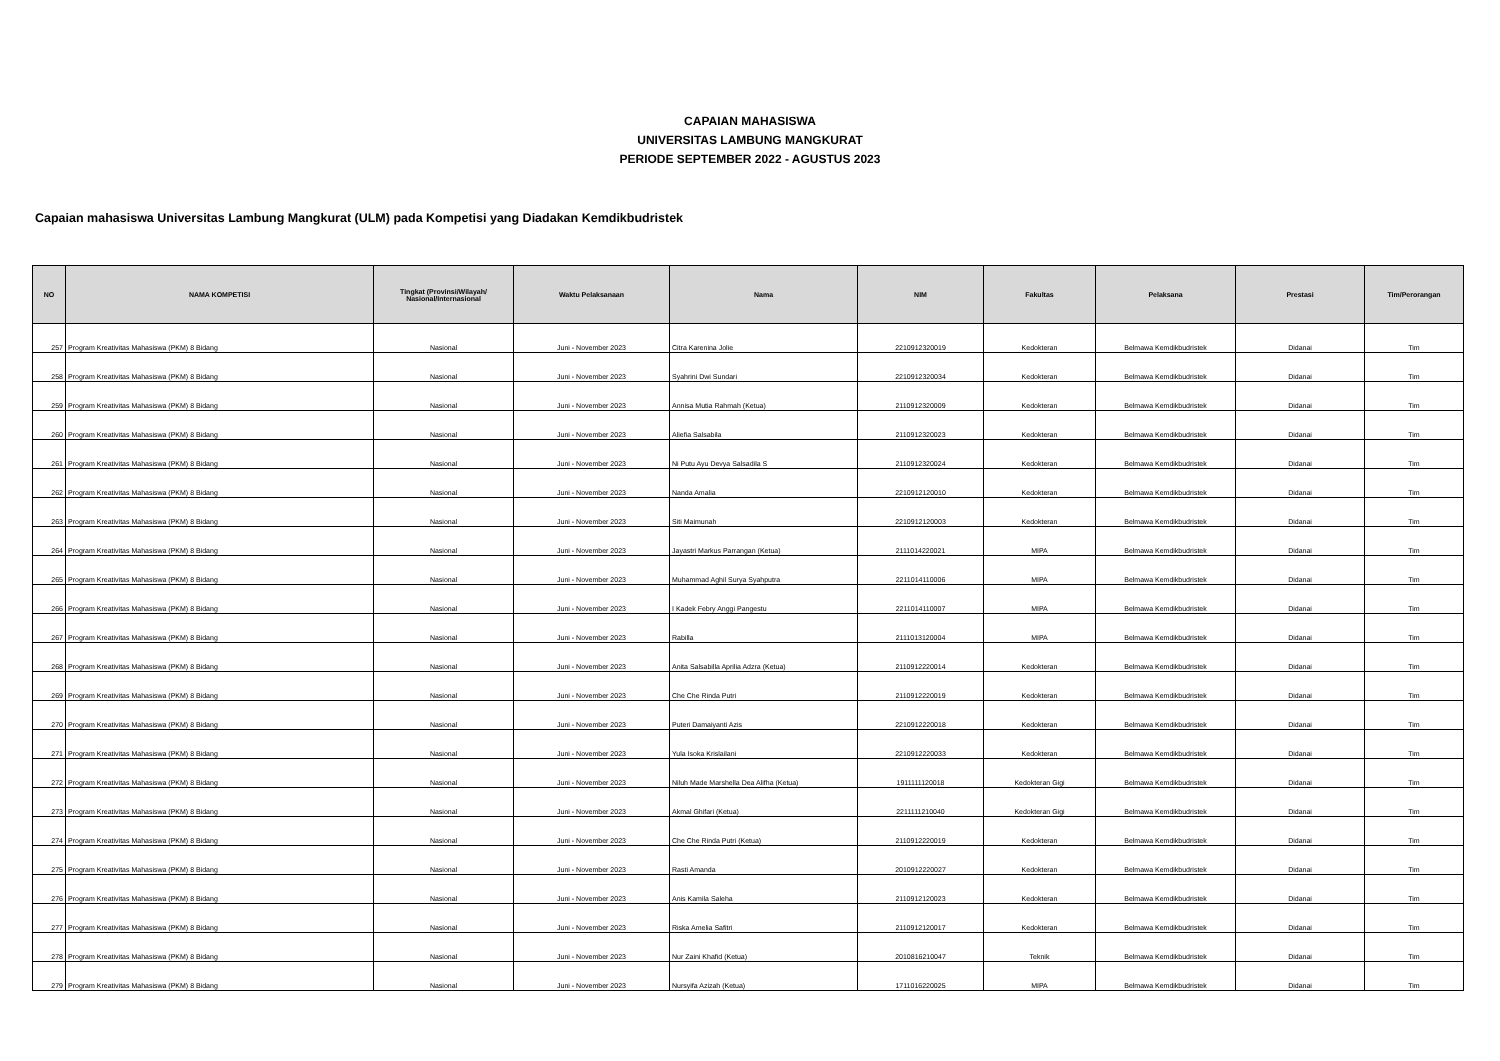CAPAIAN MAHASISWA
UNIVERSITAS LAMBUNG MANGKURAT
PERIODE SEPTEMBER 2022 - AGUSTUS 2023
Capaian mahasiswa Universitas Lambung Mangkurat (ULM) pada Kompetisi yang Diadakan Kemdikbudristek
| NO | NAMA KOMPETISI | Tingkat (Provinsi/Wilayah/ Nasional/Internasional | Waktu Pelaksanaan | Nama | NIM | Fakultas | Pelaksana | Prestasi | Tim/Perorangan |
| --- | --- | --- | --- | --- | --- | --- | --- | --- | --- |
| 257 | Program Kreativitas Mahasiswa (PKM) 8 Bidang | Nasional | Juni - November 2023 | Citra Karenina Jolie | 2210912320019 | Kedokteran | Belmawa Kemdikbudristek | Didanai | Tim |
| 258 | Program Kreativitas Mahasiswa (PKM) 8 Bidang | Nasional | Juni - November 2023 | Syahrini Dwi Sundari | 2210912320034 | Kedokteran | Belmawa Kemdikbudristek | Didanai | Tim |
| 259 | Program Kreativitas Mahasiswa (PKM) 8 Bidang | Nasional | Juni - November 2023 | Annisa Mutia Rahmah (Ketua) | 2110912320009 | Kedokteran | Belmawa Kemdikbudristek | Didanai | Tim |
| 260 | Program Kreativitas Mahasiswa (PKM) 8 Bidang | Nasional | Juni - November 2023 | Aliefia Salsabila | 2110912320023 | Kedokteran | Belmawa Kemdikbudristek | Didanai | Tim |
| 261 | Program Kreativitas Mahasiswa (PKM) 8 Bidang | Nasional | Juni - November 2023 | Ni Putu Ayu Devya Salsadila S | 2110912320024 | Kedokteran | Belmawa Kemdikbudristek | Didanai | Tim |
| 262 | Program Kreativitas Mahasiswa (PKM) 8 Bidang | Nasional | Juni - November 2023 | Nanda Amalia | 2210912120010 | Kedokteran | Belmawa Kemdikbudristek | Didanai | Tim |
| 263 | Program Kreativitas Mahasiswa (PKM) 8 Bidang | Nasional | Juni - November 2023 | Siti Maimunah | 2210912120003 | Kedokteran | Belmawa Kemdikbudristek | Didanai | Tim |
| 264 | Program Kreativitas Mahasiswa (PKM) 8 Bidang | Nasional | Juni - November 2023 | Jayastri Markus Parrangan (Ketua) | 2111014220021 | MIPA | Belmawa Kemdikbudristek | Didanai | Tim |
| 265 | Program Kreativitas Mahasiswa (PKM) 8 Bidang | Nasional | Juni - November 2023 | Muhammad Aghil Surya Syahputra | 2211014110006 | MIPA | Belmawa Kemdikbudristek | Didanai | Tim |
| 266 | Program Kreativitas Mahasiswa (PKM) 8 Bidang | Nasional | Juni - November 2023 | I Kadek Febry Anggi Pangestu | 2211014110007 | MIPA | Belmawa Kemdikbudristek | Didanai | Tim |
| 267 | Program Kreativitas Mahasiswa (PKM) 8 Bidang | Nasional | Juni - November 2023 | Rabilla | 2111013120004 | MIPA | Belmawa Kemdikbudristek | Didanai | Tim |
| 268 | Program Kreativitas Mahasiswa (PKM) 8 Bidang | Nasional | Juni - November 2023 | Anita Salsabilla Aprilia Adzra (Ketua) | 2110912220014 | Kedokteran | Belmawa Kemdikbudristek | Didanai | Tim |
| 269 | Program Kreativitas Mahasiswa (PKM) 8 Bidang | Nasional | Juni - November 2023 | Che Che Rinda Putri | 2110912220019 | Kedokteran | Belmawa Kemdikbudristek | Didanai | Tim |
| 270 | Program Kreativitas Mahasiswa (PKM) 8 Bidang | Nasional | Juni - November 2023 | Puteri Damaiyanti Azis | 2210912220018 | Kedokteran | Belmawa Kemdikbudristek | Didanai | Tim |
| 271 | Program Kreativitas Mahasiswa (PKM) 8 Bidang | Nasional | Juni - November 2023 | Yula Isoka Krislailani | 2210912220033 | Kedokteran | Belmawa Kemdikbudristek | Didanai | Tim |
| 272 | Program Kreativitas Mahasiswa (PKM) 8 Bidang | Nasional | Juni - November 2023 | Niluh Made Marshella Dea Alifha (Ketua) | 1911111120018 | Kedokteran Gigi | Belmawa Kemdikbudristek | Didanai | Tim |
| 273 | Program Kreativitas Mahasiswa (PKM) 8 Bidang | Nasional | Juni - November 2023 | Akmal Ghifari (Ketua) | 2211111210040 | Kedokteran Gigi | Belmawa Kemdikbudristek | Didanai | Tim |
| 274 | Program Kreativitas Mahasiswa (PKM) 8 Bidang | Nasional | Juni - November 2023 | Che Che Rinda Putri (Ketua) | 2110912220019 | Kedokteran | Belmawa Kemdikbudristek | Didanai | Tim |
| 275 | Program Kreativitas Mahasiswa (PKM) 8 Bidang | Nasional | Juni - November 2023 | Rasti Amanda | 2010912220027 | Kedokteran | Belmawa Kemdikbudristek | Didanai | Tim |
| 276 | Program Kreativitas Mahasiswa (PKM) 8 Bidang | Nasional | Juni - November 2023 | Anis Kamila Saleha | 2110912120023 | Kedokteran | Belmawa Kemdikbudristek | Didanai | Tim |
| 277 | Program Kreativitas Mahasiswa (PKM) 8 Bidang | Nasional | Juni - November 2023 | Riska Amelia Safitri | 2110912120017 | Kedokteran | Belmawa Kemdikbudristek | Didanai | Tim |
| 278 | Program Kreativitas Mahasiswa (PKM) 8 Bidang | Nasional | Juni - November 2023 | Nur Zaini Khafid (Ketua) | 2010816210047 | Teknik | Belmawa Kemdikbudristek | Didanai | Tim |
| 279 | Program Kreativitas Mahasiswa (PKM) 8 Bidang | Nasional | Juni - November 2023 | Nursyifa Azizah (Ketua) | 1711016220025 | MIPA | Belmawa Kemdikbudristek | Didanai | Tim |